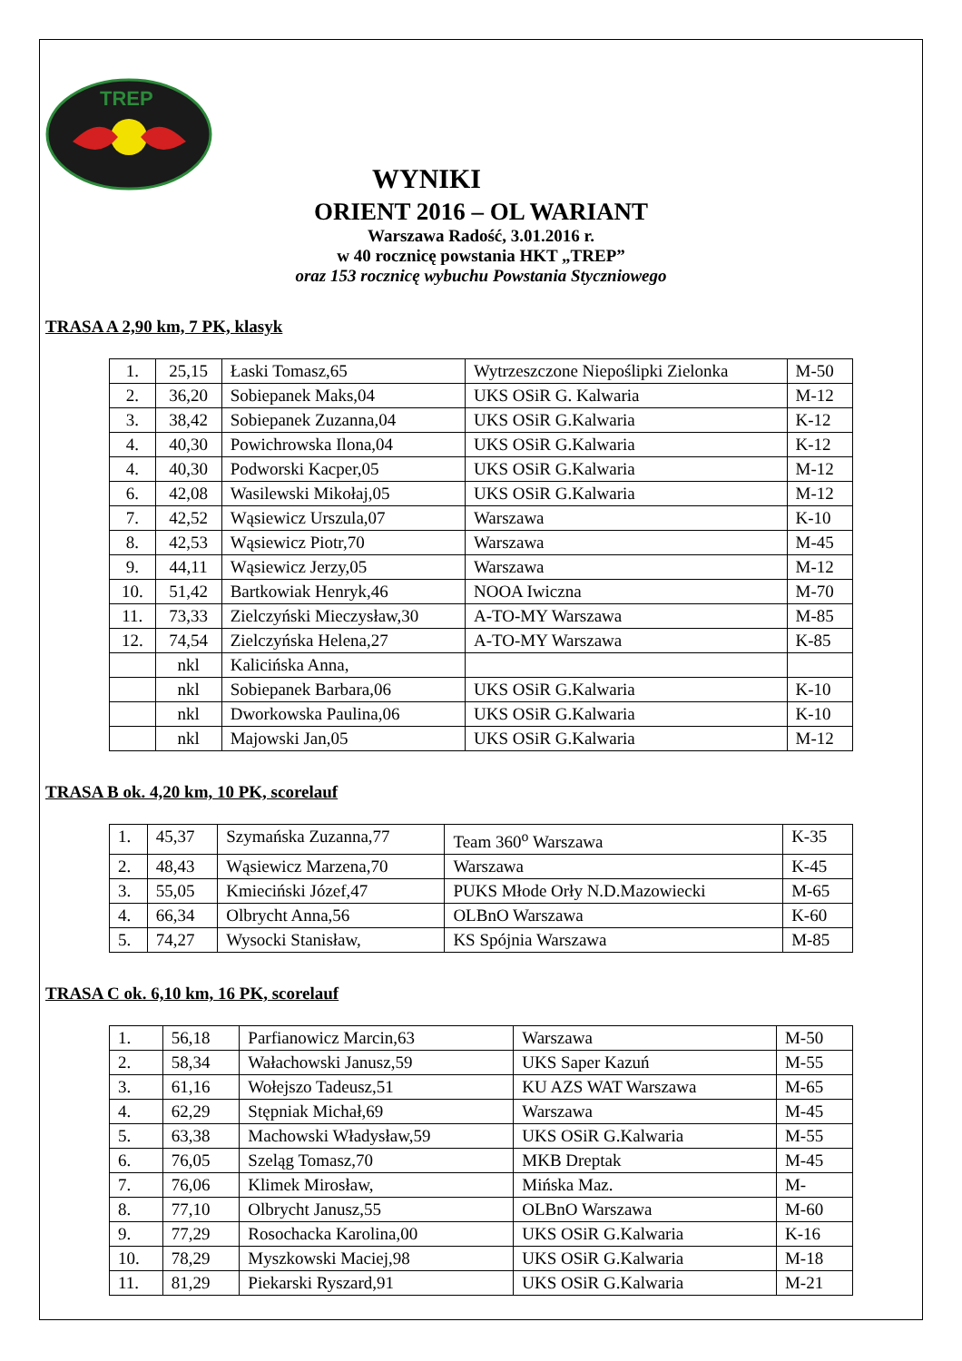TREP
WYNIKI
ORIENT 2016 – OL WARIANT
Warszawa Radość, 3.01.2016 r.
w 40 rocznicę powstania HKT „TREP”
oraz 153 rocznicę wybuchu Powstania Styczniowego
TRASA A 2,90 km, 7 PK, klasyk
| 1. | 25,15 | Łaski Tomasz,65 | Wytrzeszczone Niepoślipki Zielonka | M-50 |
| 2. | 36,20 | Sobiepanek Maks,04 | UKS OSiR G. Kalwaria | M-12 |
| 3. | 38,42 | Sobiepanek Zuzanna,04 | UKS OSiR G.Kalwaria | K-12 |
| 4. | 40,30 | Powichrowska Ilona,04 | UKS OSiR G.Kalwaria | K-12 |
| 4. | 40,30 | Podworski Kacper,05 | UKS OSiR G.Kalwaria | M-12 |
| 6. | 42,08 | Wasilewski Mikołaj,05 | UKS OSiR G.Kalwaria | M-12 |
| 7. | 42,52 | Wąsiewicz Urszula,07 | Warszawa | K-10 |
| 8. | 42,53 | Wąsiewicz Piotr,70 | Warszawa | M-45 |
| 9. | 44,11 | Wąsiewicz Jerzy,05 | Warszawa | M-12 |
| 10. | 51,42 | Bartkowiak Henryk,46 | NOOA Iwiczna | M-70 |
| 11. | 73,33 | Zielczyński Mieczysław,30 | A-TO-MY Warszawa | M-85 |
| 12. | 74,54 | Zielczyńska Helena,27 | A-TO-MY Warszawa | K-85 |
| | nkl | Kalicińska Anna, | | |
| | nkl | Sobiepanek Barbara,06 | UKS OSiR G.Kalwaria | K-10 |
| | nkl | Dworkowska Paulina,06 | UKS OSiR G.Kalwaria | K-10 |
| | nkl | Majowski Jan,05 | UKS OSiR G.Kalwaria | M-12 |
TRASA B ok. 4,20 km, 10 PK, scorelauf
| 1. | 45,37 | Szymańska Zuzanna,77 | Team 360<sup>o</sup> Warszawa | K-35 |
| 2. | 48,43 | Wąsiewicz Marzena,70 | Warszawa | K-45 |
| 3. | 55,05 | Kmieciński Józef,47 | PUKS Młode Orły N.D.Mazowiecki | M-65 |
| 4. | 66,34 | Olbrycht Anna,56 | OLBnO Warszawa | K-60 |
| 5. | 74,27 | Wysocki Stanisław, | KS Spójnia Warszawa | M-85 |
TRASA C ok. 6,10 km, 16 PK, scorelauf
| 1. | 56,18 | Parfianowicz Marcin,63 | Warszawa | M-50 |
| 2. | 58,34 | Wałachowski Janusz,59 | UKS Saper Kazuń | M-55 |
| 3. | 61,16 | Wołejszo Tadeusz,51 | KU AZS WAT Warszawa | M-65 |
| 4. | 62,29 | Stępniak Michał,69 | Warszawa | M-45 |
| 5. | 63,38 | Machowski Władysław,59 | UKS OSiR G.Kalwaria | M-55 |
| 6. | 76,05 | Szeląg Tomasz,70 | MKB Dreptak | M-45 |
| 7. | 76,06 | Klimek Mirosław, | Mińska Maz. | M- |
| 8. | 77,10 | Olbrycht Janusz,55 | OLBnO Warszawa | M-60 |
| 9. | 77,29 | Rosochacka Karolina,00 | UKS OSiR G.Kalwaria | K-16 |
| 10. | 78,29 | Myszkowski Maciej,98 | UKS OSiR G.Kalwaria | M-18 |
| 11. | 81,29 | Piekarski Ryszard,91 | UKS OSiR G.Kalwaria | M-21 |